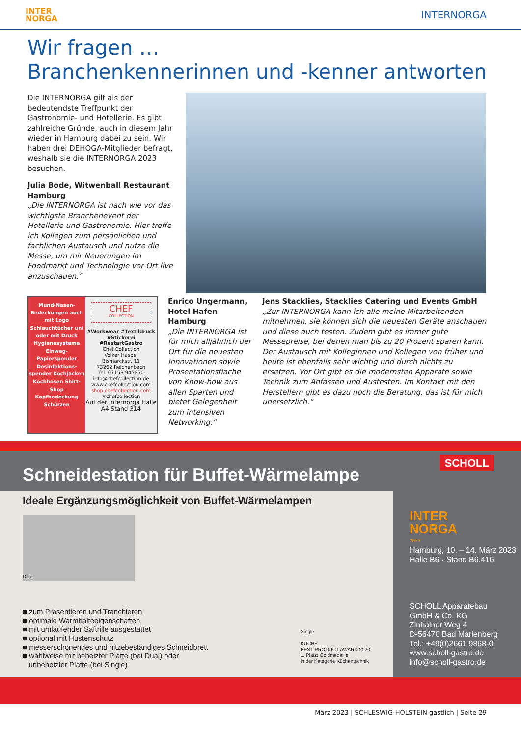INTER
NORGA
INTERNORGA
Wir fragen …
Branchenkennerinnen und -kenner antworten
Die INTERNORGA gilt als der bedeutendste Treffpunkt der Gastronomie- und Hotellerie. Es gibt zahlreiche Gründe, auch in diesem Jahr wieder in Hamburg dabei zu sein. Wir haben drei DEHOGA-Mitglieder befragt, weshalb sie die INTERNORGA 2023 besuchen.
Julia Bode, Witwenball Restaurant Hamburg
„Die INTERNORGA ist nach wie vor das wichtigste Branchenevent der Hotellerie und Gastronomie. Hier treffe ich Kollegen zum persönlichen und fachlichen Austausch und nutze die Messe, um mir Neuerungen im Foodmarkt und Technologie vor Ort live anzuschauen.“
Mund-Nasen-Bedeckungen auch mit Logo Schlauchtücher uni oder mit Druck Hygienesysteme Einweg-Papierspender Desinfektions-spender Kochjacken Kochhosen Shirt-Shop Kopfbedeckung Schürzen
CHEF
COLLECTION
#Workwear #Textildruck #Stickerei #RestartGastro
Chef Collection
Volker Haspel
Bismarckstr. 11
73262 Reichenbach
Tel. 07153 945850
info@chefcollection.de
www.chefcollection.com
shop.chefcollection.com
#chefcollection
Auf der Internorga Halle A4 Stand 314
Enrico Ungermann, Hotel Hafen Hamburg
„Die INTERNORGA ist für mich alljährlich der Ort für die neuesten Innovationen sowie Präsentationsfläche von Know-how aus allen Sparten und bietet Gelegenheit zum intensiven Networking.“
Jens Stacklies, Stacklies Catering und Events GmbH
„Zur INTERNORGA kann ich alle meine Mitarbeitenden mitnehmen, sie können sich die neuesten Geräte anschauen und diese auch testen. Zudem gibt es immer gute Messepreise, bei denen man bis zu 20 Prozent sparen kann. Der Austausch mit Kolleginnen und Kollegen von früher und heute ist ebenfalls sehr wichtig und durch nichts zu ersetzen. Vor Ort gibt es die modernsten Apparate sowie Technik zum Anfassen und Austesten. Im Kontakt mit den Herstellern gibt es dazu noch die Beratung, das ist für mich unersetzlich.“
SCHOLL
Schneidestation für Buffet-Wärmelampe
Ideale Ergänzungsmöglichkeit von Buffet-Wärmelampen
Dual
■ zum Präsentieren und Tranchieren
■ optimale Warmhalteeigenschaften
■ mit umlaufender Saftrille ausgestattet
■ optional mit Hustenschutz
■ messerschonendes und hitzebeständiges Schneidbrett
■ wahlweise mit beheizter Platte (bei Dual) oder
unbeheizter Platte (bei Single)
Single
KÜCHE
BEST PRODUCT AWARD 2020
1. Platz: Goldmedaille
in der Kategorie Küchentechnik
INTER
NORGA
2023
Hamburg, 10. – 14. März 2023
Halle B6 · Stand B6.416
SCHOLL Apparatebau
GmbH & Co. KG
Zinhainer Weg 4
D-56470 Bad Marienberg
Tel.: +49(0)2661 9868-0
www.scholl-gastro.de
info@scholl-gastro.de
März 2023 | SCHLESWIG-HOLSTEIN gastlich | Seite 29